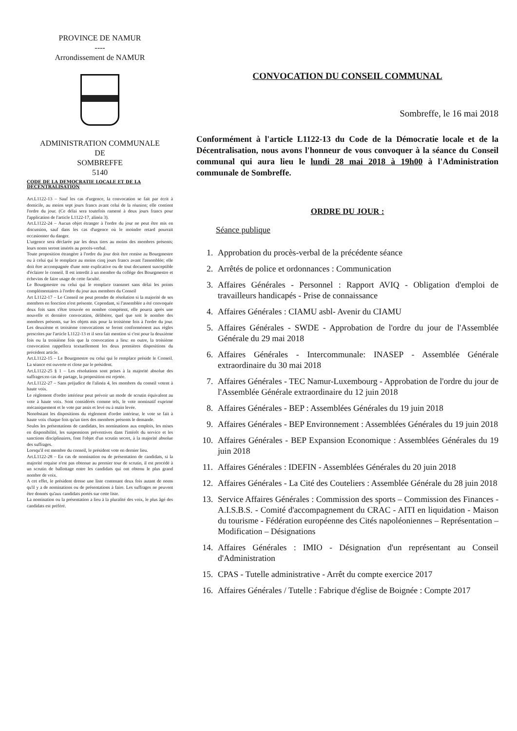PROVINCE DE NAMUR
----
Arrondissement de NAMUR
ADMINISTRATION COMMUNALE
DE
SOMBREFFE
5140
CODE DE LA DEMOCRATIE LOCALE ET DE LA DECENTRALISATION
Art.L1122-13 – Sauf les cas d'urgence, la convocation se fait par écrit à domicile, au moins sept jours francs avant celui de la réunion; elle contient l'ordre du jour. (Ce délai sera toutefois ramené à deux jours francs pour l'application de l'article L1122-17, alinéa 3).
Art.L1122-24 – Aucun objet étranger à l'ordre du jour ne peut être mis en discussion, sauf dans les cas d'urgence où le moindre retard pourrait occasionner du danger.
L'urgence sera déclarée par les deux tiers au moins des membres présents; leurs noms seront insérés au procès-verbal.
Toute proposition étrangère à l'ordre du jour doit être remise au Bourgmestre ou à celui qui le remplace au moins cinq jours francs avant l'assemblée; elle doit être accompagnée d'une note explicative ou de tout document susceptible d'éclairer le conseil. Il est interdit à un membre du collège des Bourgmestre et échevins de faire usage de cette faculté.
Le Bourgmestre ou celui qui le remplace transmet sans délai les points complémentaires à l'ordre du jour aux membres du Conseil
Art L1122-17 – Le Conseil ne peut prendre de résolution si la majorité de ses membres en fonction n'est présente. Cependant, si l'assemblée a été convoquée deux fois sans s'être trouvée en nombre compétent, elle pourra après une nouvelle et dernière convocation, délibérer, quel que soit le nombre des membres présents, sur les objets mis pour la troisième fois à l'ordre du jour. Les deuxième et troisième convocations se feront conformément aux règles prescrites par l'article L1122-13 et il sera fait mention si c'est pour la deuxième fois ou la troisième fois que la convocation a lieu: en outre, la troisième convocation rappellera textuellement les deux premières dispositions du précédent article.
Art.L1122-15 – Le Bourgmestre ou celui qui le remplace préside le Conseil. La séance est ouverte et close par le président.
Art.L1122-25 § 1 – Les résolutions sont prises à la majorité absolue des suffrages:en cas de partage, la proposition est rejetée.
Art.L1122-27 – Sans préjudice de l'alinéa 4, les membres du conseil votent à haute voix.
Le règlement d'ordre intérieur peut prévoir un mode de scrutin équivalent au vote à haute voix. Sont considérés comme tels, le vote nominatif exprimé mécaniquement et le vote par assis et levé ou à main levée.
Nonobstant les dispositions du règlement d'ordre intérieur, le vote se fait à haute voix chaque fois qu'un tiers des membres présents le demande.
Seules les présentations de candidats, les nominations aux emplois, les mises en disponibilité, les suspensions préventives dans l'intérêt du service et les sanctions disciplinaires, font l'objet d'un scrutin secret, à la majorité absolue des suffrages.
Lorsqu'il est membre du conseil, le président vote en dernier lieu.
Art.L1122-28 – En cas de nomination ou de présentation de candidats, si la majorité requise n'est pas obtenue au premier tour de scrutin, il est procédé à un scrutin de ballottage entre les candidats qui ont obtenu le plus grand nombre de voix.
A cet effet, le président dresse une liste contenant deux fois autant de noms qu'il y a de nominations ou de présentations à faire. Les suffrages ne peuvent être donnés qu'aux candidats portés sur cette liste.
La nomination ou la présentation a lieu à la pluralité des voix, le plus âgé des candidats est préféré.
CONVOCATION DU CONSEIL COMMUNAL
Sombreffe, le 16 mai 2018
Conformément à l'article L1122-13 du Code de la Démocratie locale et de la Décentralisation, nous avons l'honneur de vous convoquer à la séance du Conseil communal qui aura lieu le lundi 28 mai 2018 à 19h00 à l'Administration communale de Sombreffe.
ORDRE DU JOUR :
Séance publique
1. Approbation du procès-verbal de la précédente séance
2. Arrêtés de police et ordonnances : Communication
3. Affaires Générales - Personnel : Rapport AVIQ - Obligation d'emploi de travailleurs handicapés - Prise de connaissance
4. Affaires Générales : CIAMU asbl- Avenir du CIAMU
5. Affaires Générales - SWDE - Approbation de l'ordre du jour de l'Assemblée Générale du 29 mai 2018
6. Affaires Générales - Intercommunale: INASEP - Assemblée Générale extraordinaire du 30 mai 2018
7. Affaires Générales - TEC Namur-Luxembourg - Approbation de l'ordre du jour de l'Assemblée Générale extraordinaire du 12 juin 2018
8. Affaires Générales - BEP : Assemblées Générales du 19 juin 2018
9. Affaires Générales - BEP Environnement : Assemblées Générales du 19 juin 2018
10. Affaires Générales - BEP Expansion Economique : Assemblées Générales du 19 juin 2018
11. Affaires Générales : IDEFIN - Assemblées Générales du 20 juin 2018
12. Affaires Générales - La Cité des Couteliers : Assemblée Générale du 28 juin 2018
13. Service Affaires Générales : Commission des sports – Commission des Finances - A.I.S.B.S. - Comité d'accompagnement du CRAC - AITI en liquidation - Maison du tourisme - Fédération européenne des Cités napoléoniennes – Représentation – Modification – Désignations
14. Affaires Générales : IMIO - Désignation d'un représentant au Conseil d'Administration
15. CPAS - Tutelle administrative - Arrêt du compte exercice 2017
16. Affaires Générales / Tutelle : Fabrique d'église de Boignée : Compte 2017